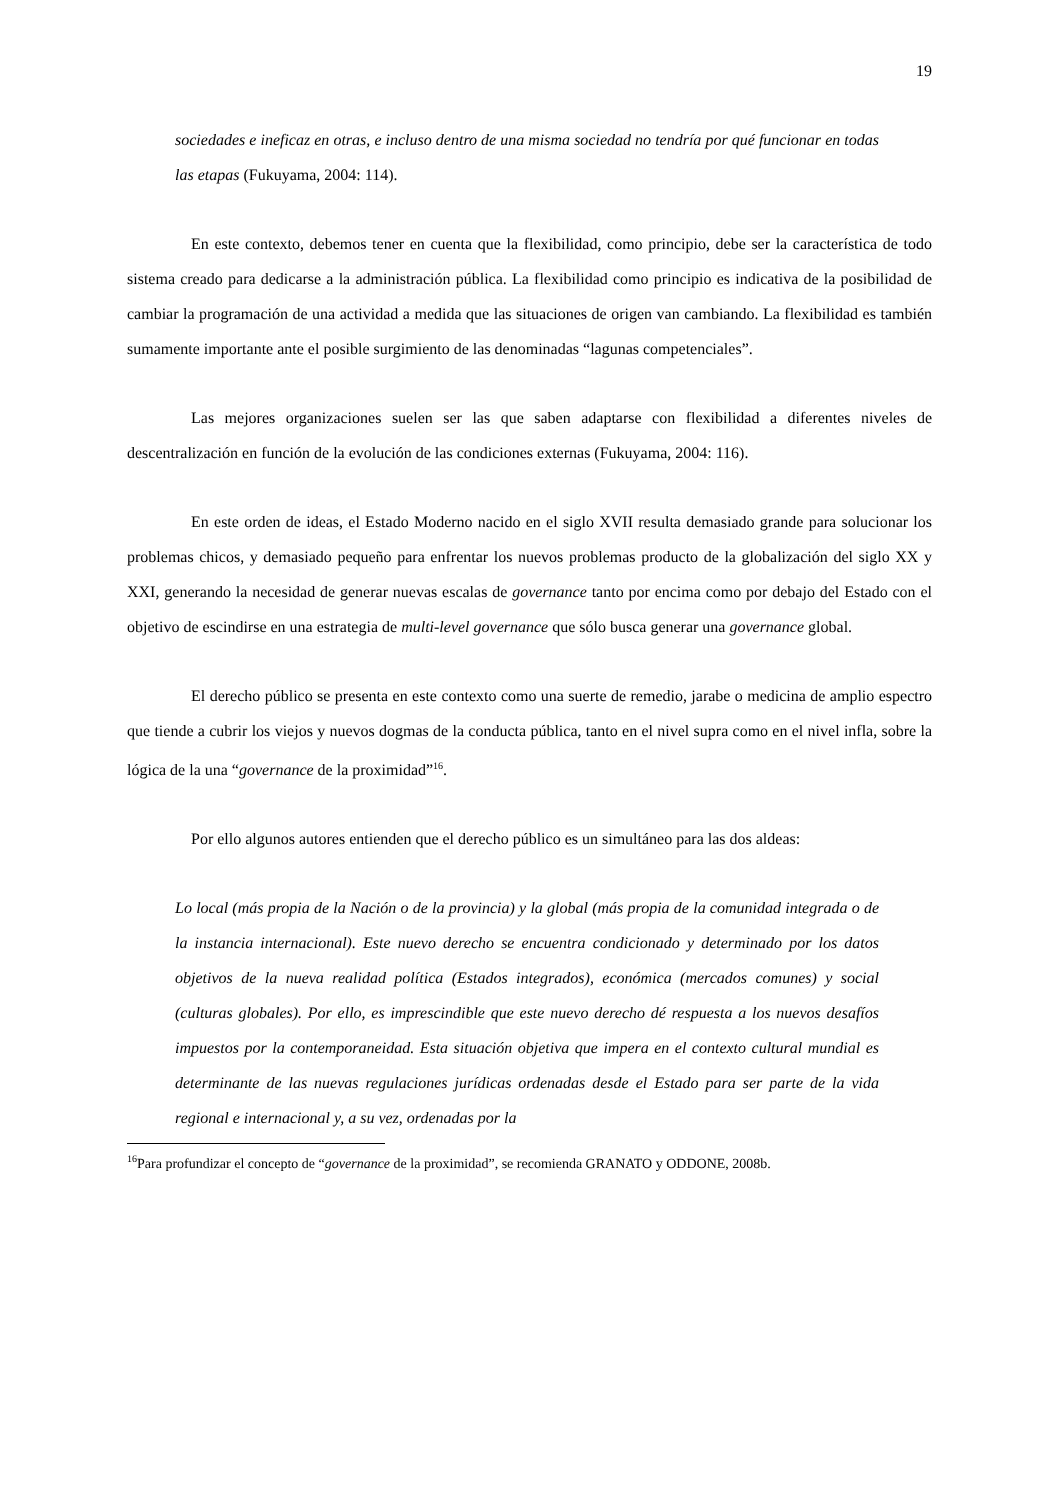19
sociedades e ineficaz en otras, e incluso dentro de una misma sociedad no tendría por qué funcionar en todas las etapas (Fukuyama, 2004: 114).
En este contexto, debemos tener en cuenta que la flexibilidad, como principio, debe ser la característica de todo sistema creado para dedicarse a la administración pública. La flexibilidad como principio es indicativa de la posibilidad de cambiar la programación de una actividad a medida que las situaciones de origen van cambiando. La flexibilidad es también sumamente importante ante el posible surgimiento de las denominadas “lagunas competenciales”.
Las mejores organizaciones suelen ser las que saben adaptarse con flexibilidad a diferentes niveles de descentralización en función de la evolución de las condiciones externas (Fukuyama, 2004: 116).
En este orden de ideas, el Estado Moderno nacido en el siglo XVII resulta demasiado grande para solucionar los problemas chicos, y demasiado pequeño para enfrentar los nuevos problemas producto de la globalización del siglo XX y XXI, generando la necesidad de generar nuevas escalas de governance tanto por encima como por debajo del Estado con el objetivo de escindirse en una estrategia de multi-level governance que sólo busca generar una governance global.
El derecho público se presenta en este contexto como una suerte de remedio, jarabe o medicina de amplio espectro que tiende a cubrir los viejos y nuevos dogmas de la conducta pública, tanto en el nivel supra como en el nivel infla, sobre la lógica de la una “governance de la proximidad”<sup>16</sup>.
Por ello algunos autores entienden que el derecho público es un simultáneo para las dos aldeas:
Lo local (más propia de la Nación o de la provincia) y la global (más propia de la comunidad integrada o de la instancia internacional). Este nuevo derecho se encuentra condicionado y determinado por los datos objetivos de la nueva realidad política (Estados integrados), económica (mercados comunes) y social (culturas globales). Por ello, es imprescindible que este nuevo derecho dé respuesta a los nuevos desafíos impuestos por la contemporaneidad. Esta situación objetiva que impera en el contexto cultural mundial es determinante de las nuevas regulaciones jurídicas ordenadas desde el Estado para ser parte de la vida regional e internacional y, a su vez, ordenadas por la
<sup>16</sup> Para profundizar el concepto de “governance de la proximidad”, se recomienda GRANATO y ODDONE, 2008b.